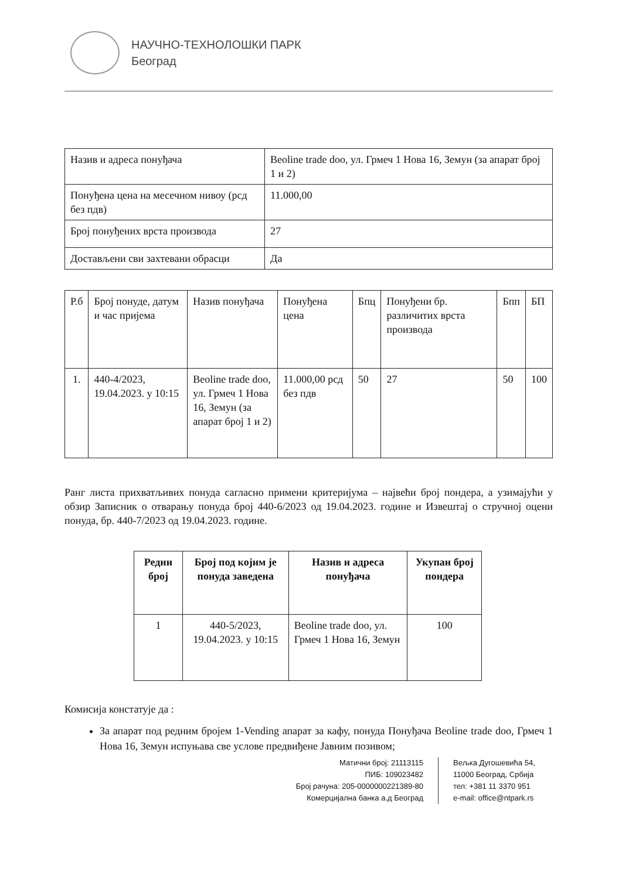НАУЧНО-ТЕХНОЛОШКИ ПАРК
Београд
| Назив и адреса понуђача | Beoline trade doo, ул. Грмеч 1 Нова 16, Земун (за апарат број 1 и 2) |
| Понуђена цена на месечном нивоу (рсд без пдв) | 11.000,00 |
| Број понуђених врста производа | 27 |
| Достављени сви захтевани обрасци | Да |
| Р.б | Број понуде, датум и час пријема | Назив понуђача | Понуђена цена | Бпц | Понуђени бр. различитих врста производа | Бпп | БП |
| 1. | 440-4/2023, 19.04.2023. у 10:15 | Beoline trade doo, ул. Грмеч 1 Нова 16, Земун (за апарат број 1 и 2) | 11.000,00 рсд без пдв | 50 | 27 | 50 | 100 |
Ранг листа прихватљивих понуда сагласно примени критеријума – највећи број пондера, а узимајући у обзир Записник о отварању понуда број 440-6/2023 од 19.04.2023. године и Извештај о стручној оцени понуда, бр. 440-7/2023 од 19.04.2023. године.
| Редни број | Број под којим је понуда заведена | Назив и адреса понуђача | Укупан број пондера |
| --- | --- | --- | --- |
| 1 | 440-5/2023, 19.04.2023. у 10:15 | Beoline trade doo, ул. Грмеч 1 Нова 16, Земун | 100 |
Комисија констатује да :
За апарат под редним бројем 1-Vending апарат за кафу, понуда Понуђача Beoline trade doo, Грмеч 1 Нова 16, Земун испуњава све услове предвиђене Јавним позивом;
Матични број: 21113115
ПИБ: 109023482
Број рачуна: 205-0000000221389-80
Комерцијална банка а.д Београд
Вељка Дугошевића 54,
11000 Београд, Србија
тел: +381 11 3370 951
e-mail: office@ntpark.rs